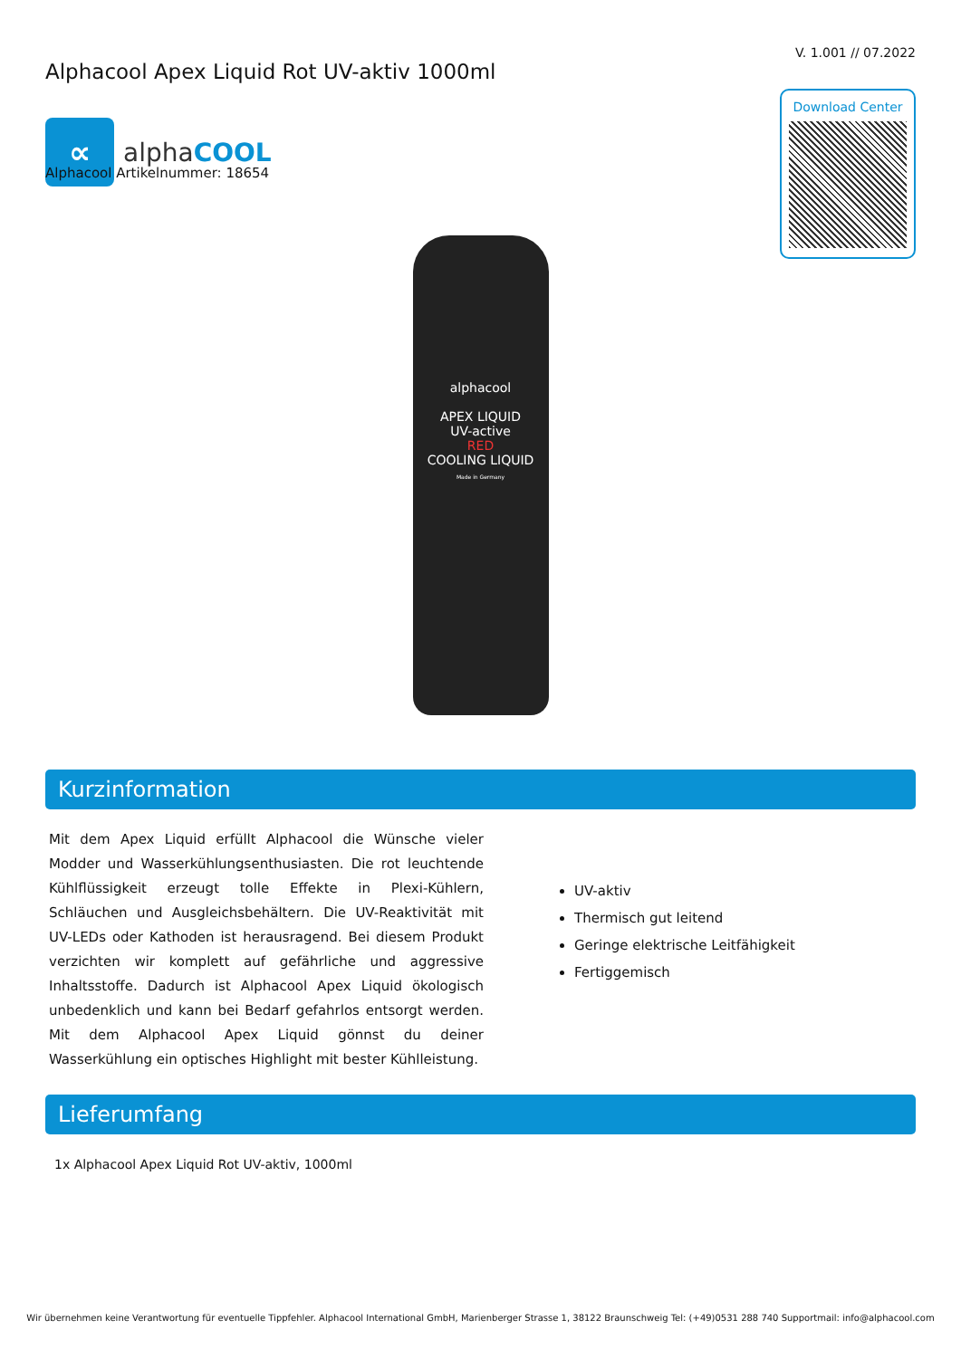∝
alphaCOOL
V. 1.001 // 07.2022
Download Center
Alphacool Apex Liquid Rot UV-aktiv 1000ml
Alphacool Artikelnummer: 18654
alphacool
APEX LIQUID
UV-active
RED
COOLING LIQUID
Made in Germany
Kurzinformation
Mit dem Apex Liquid erfüllt Alphacool die Wünsche vieler Modder und Wasserkühlungsenthusiasten. Die rot leuchtende Kühlflüssigkeit erzeugt tolle Effekte in Plexi-Kühlern, Schläuchen und Ausgleichsbehältern. Die UV-Reaktivität mit UV-LEDs oder Kathoden ist herausragend. Bei diesem Produkt verzichten wir komplett auf gefährliche und aggressive Inhaltsstoffe. Dadurch ist Alphacool Apex Liquid ökologisch unbedenklich und kann bei Bedarf gefahrlos entsorgt werden. Mit dem Alphacool Apex Liquid gönnst du deiner Wasserkühlung ein optisches Highlight mit bester Kühlleistung.
UV-aktiv
Thermisch gut leitend
Geringe elektrische Leitfähigkeit
Fertiggemisch
Lieferumfang
1x Alphacool Apex Liquid Rot UV-aktiv, 1000ml
Wir übernehmen keine Verantwortung für eventuelle Tippfehler. Alphacool International GmbH, Marienberger Strasse 1, 38122 Braunschweig Tel: (+49)0531 288 740 Supportmail: info@alphacool.com